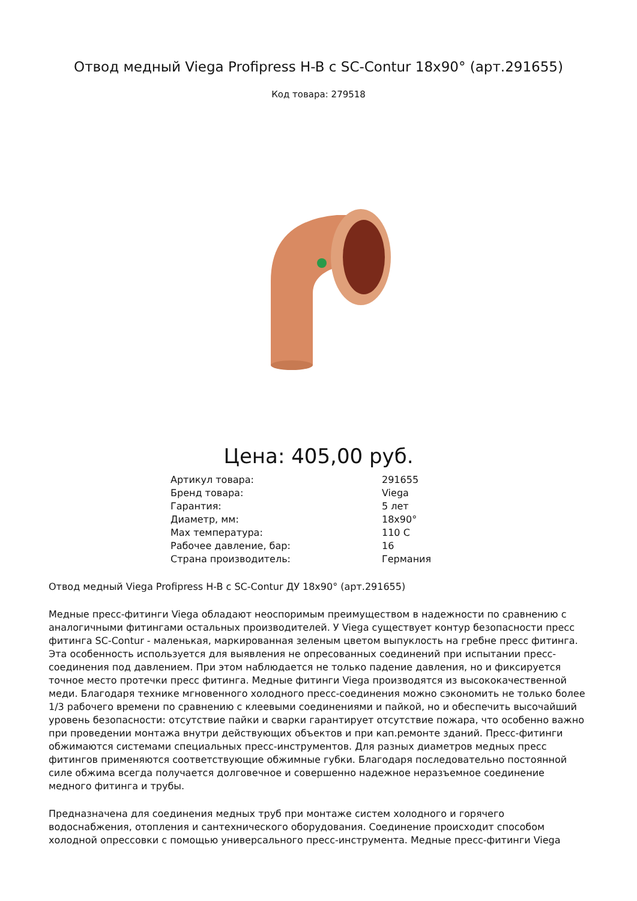Отвод медный Viega Profipress H-B с SC-Contur 18x90° (арт.291655)
Код товара: 279518
Цена: 405,00 руб.
| Артикул товара: | 291655 |
| Бренд товара: | Viega |
| Гарантия: | 5 лет |
| Диаметр, мм: | 18x90° |
| Max температура: | 110 C |
| Рабочее давление, бар: | 16 |
| Страна производитель: | Германия |
Отвод медный Viega Profipress H-B с SC-Contur ДУ 18x90° (арт.291655)
Медные пресс-фитинги Viega обладают неоспоримым преимуществом в надежности по сравнению с аналогичными фитингами остальных производителей. У Viega существует контур безопасности пресс фитинга SC-Contur - маленькая, маркированная зеленым цветом выпуклость на гребне пресс фитинга. Эта особенность используется для выявления не опресованных соединений при испытании пресс-соединения под давлением. При этом наблюдается не только падение давления, но и фиксируется точное место протечки пресс фитинга. Медные фитинги Viega производятся из высококачественной меди. Благодаря технике мгновенного холодного пресс-соединения можно сэкономить не только более 1/3 рабочего времени по сравнению с клеевыми соединениями и пайкой, но и обеспечить высочайший уровень безопасности: отсутствие пайки и сварки гарантирует отсутствие пожара, что особенно важно при проведении монтажа внутри действующих объектов и при кап.ремонте зданий. Пресс-фитинги обжимаются системами специальных пресс-инструментов. Для разных диаметров медных пресс фитингов применяются соответствующие обжимные губки. Благодаря последовательно постоянной силе обжима всегда получается долговечное и совершенно надежное неразъемное соединение медного фитинга и трубы.
Предназначена для соединения медных труб при монтаже систем холодного и горячего водоснабжения, отопления и сантехнического оборудования. Соединение происходит способом холодной опрессовки с помощью универсального пресс-инструмента. Медные пресс-фитинги Viega